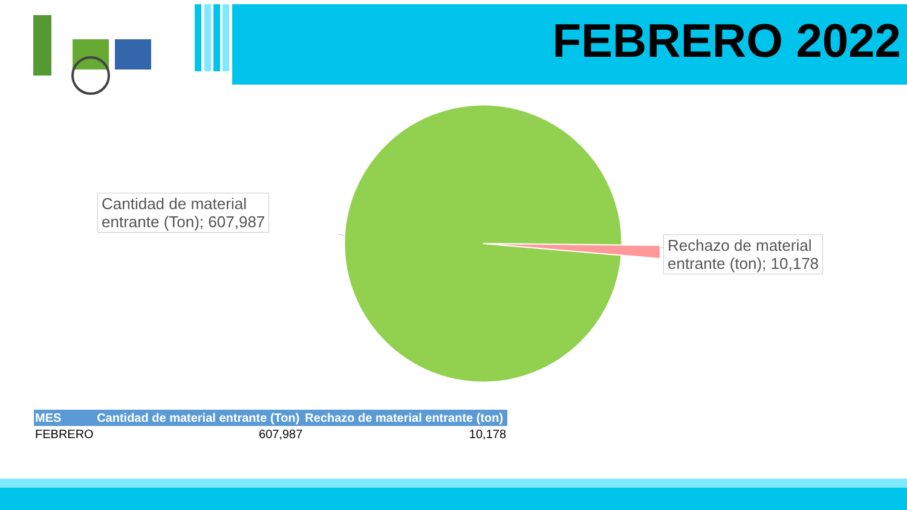FEBRERO 2022
Cantidad de material
entrante (Ton); 607,987
Rechazo de material
entrante (ton); 10,178
| MES | Cantidad de material entrante (Ton) | Rechazo de material entrante (ton) |
| --- | --- | --- |
| FEBRERO | 607,987 | 10,178 |